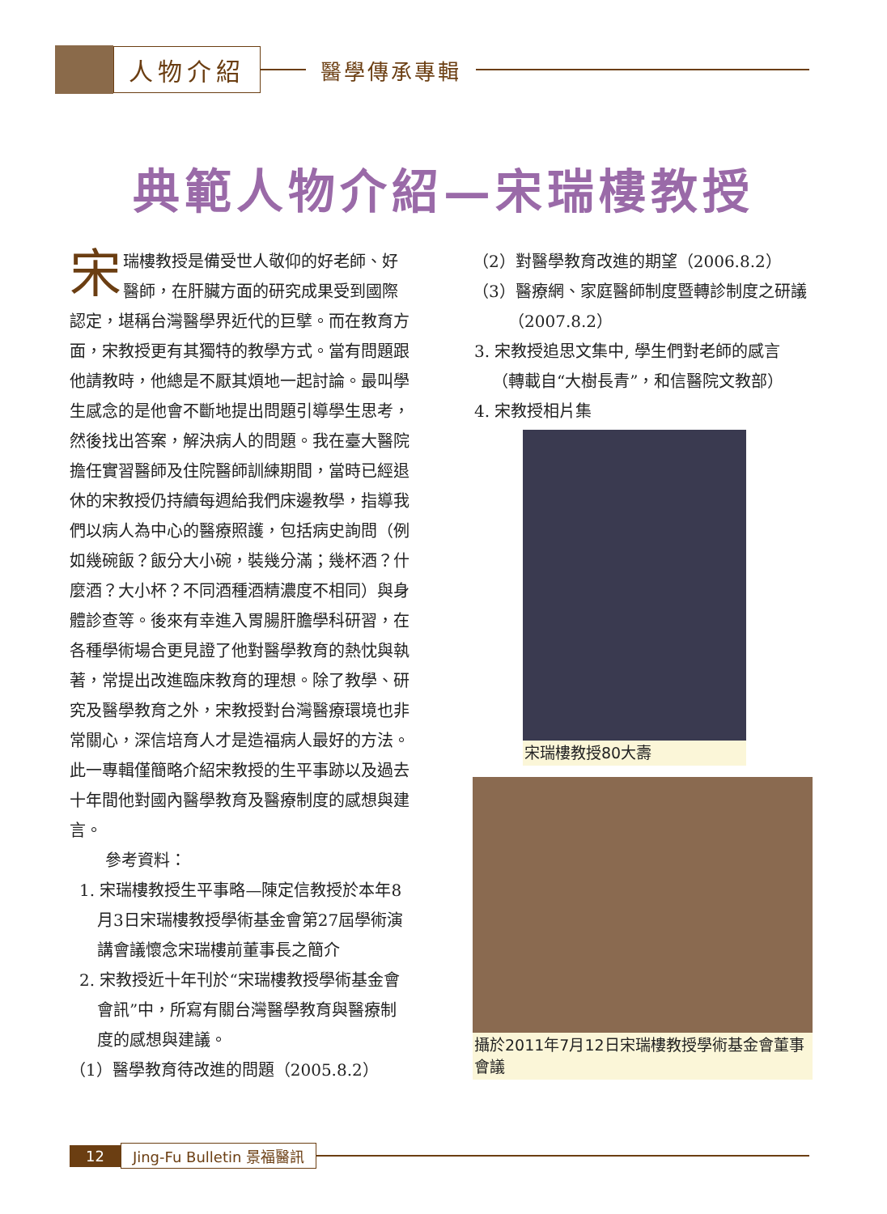人物介紹
醫學傳承專輯
典範人物介紹—宋瑞樓教授
宋瑞樓教授是備受世人敬仰的好老師、好醫師，在肝臟方面的研究成果受到國際認定，堪稱台灣醫學界近代的巨擘。而在教育方面，宋教授更有其獨特的教學方式。當有問題跟他請教時，他總是不厭其煩地一起討論。最叫學生感念的是他會不斷地提出問題引導學生思考，然後找出答案，解決病人的問題。我在臺大醫院擔任實習醫師及住院醫師訓練期間，當時已經退休的宋教授仍持續每週給我們床邊教學，指導我們以病人為中心的醫療照護，包括病史詢問（例如幾碗飯？飯分大小碗，裝幾分滿；幾杯酒？什麼酒？大小杯？不同酒種酒精濃度不相同）與身體診查等。後來有幸進入胃腸肝膽學科研習，在各種學術場合更見證了他對醫學教育的熱忱與執著，常提出改進臨床教育的理想。除了教學、研究及醫學教育之外，宋教授對台灣醫療環境也非常關心，深信培育人才是造福病人最好的方法。此一專輯僅簡略介紹宋教授的生平事跡以及過去十年間他對國內醫學教育及醫療制度的感想與建言。
參考資料：
1. 宋瑞樓教授生平事略—陳定信教授於本年8月3日宋瑞樓教授學術基金會第27屆學術演講會議懷念宋瑞樓前董事長之簡介
2. 宋教授近十年刊於“宋瑞樓教授學術基金會會訊”中，所寫有關台灣醫學教育與醫療制度的感想與建議。
（1）醫學教育待改進的問題（2005.8.2）
（2）對醫學教育改進的期望（2006.8.2）
（3）醫療網、家庭醫師制度暨轉診制度之研議（2007.8.2）
3. 宋教授追思文集中, 學生們對老師的感言（轉載自“大樹長青”，和信醫院文教部）
4. 宋教授相片集
宋瑞樓教授80大壽
攝於2011年7月12日宋瑞樓教授學術基金會董事會議
12 Jing-Fu Bulletin 景福醫訊